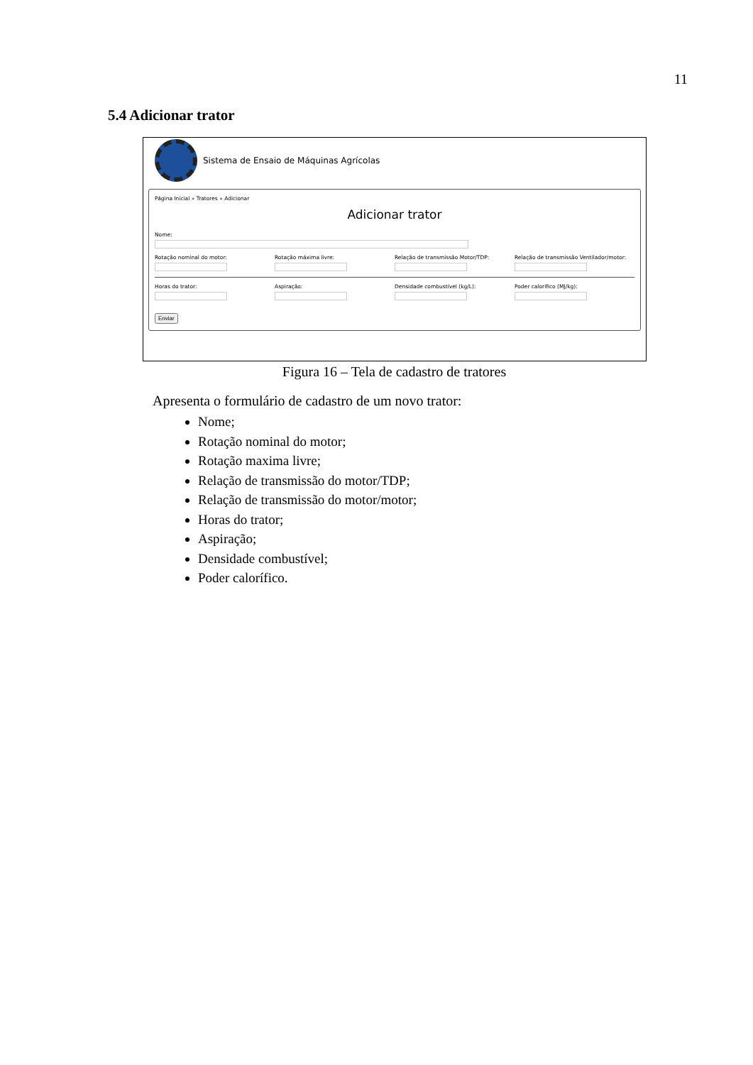11
5.4 Adicionar trator
Sistema de Ensaio de Máquinas Agrícolas
Página Inicial » Tratores » Adicionar
Adicionar trator
Nome:
Rotação nominal do motor: Rotação máxima livre: Relação de transmissão Motor/TDP: Relação de transmissão Ventilador/motor:
Horas do trator: Aspiração: Densidade combustível (kg/L): Poder calorífico (MJ/kg):
Enviar
Figura 16 – Tela de cadastro de tratores
Apresenta o formulário de cadastro de um novo trator:
Nome;
Rotação nominal do motor;
Rotação maxima livre;
Relação de transmissão do motor/TDP;
Relação de transmissão do motor/motor;
Horas do trator;
Aspiração;
Densidade combustível;
Poder calorífico.